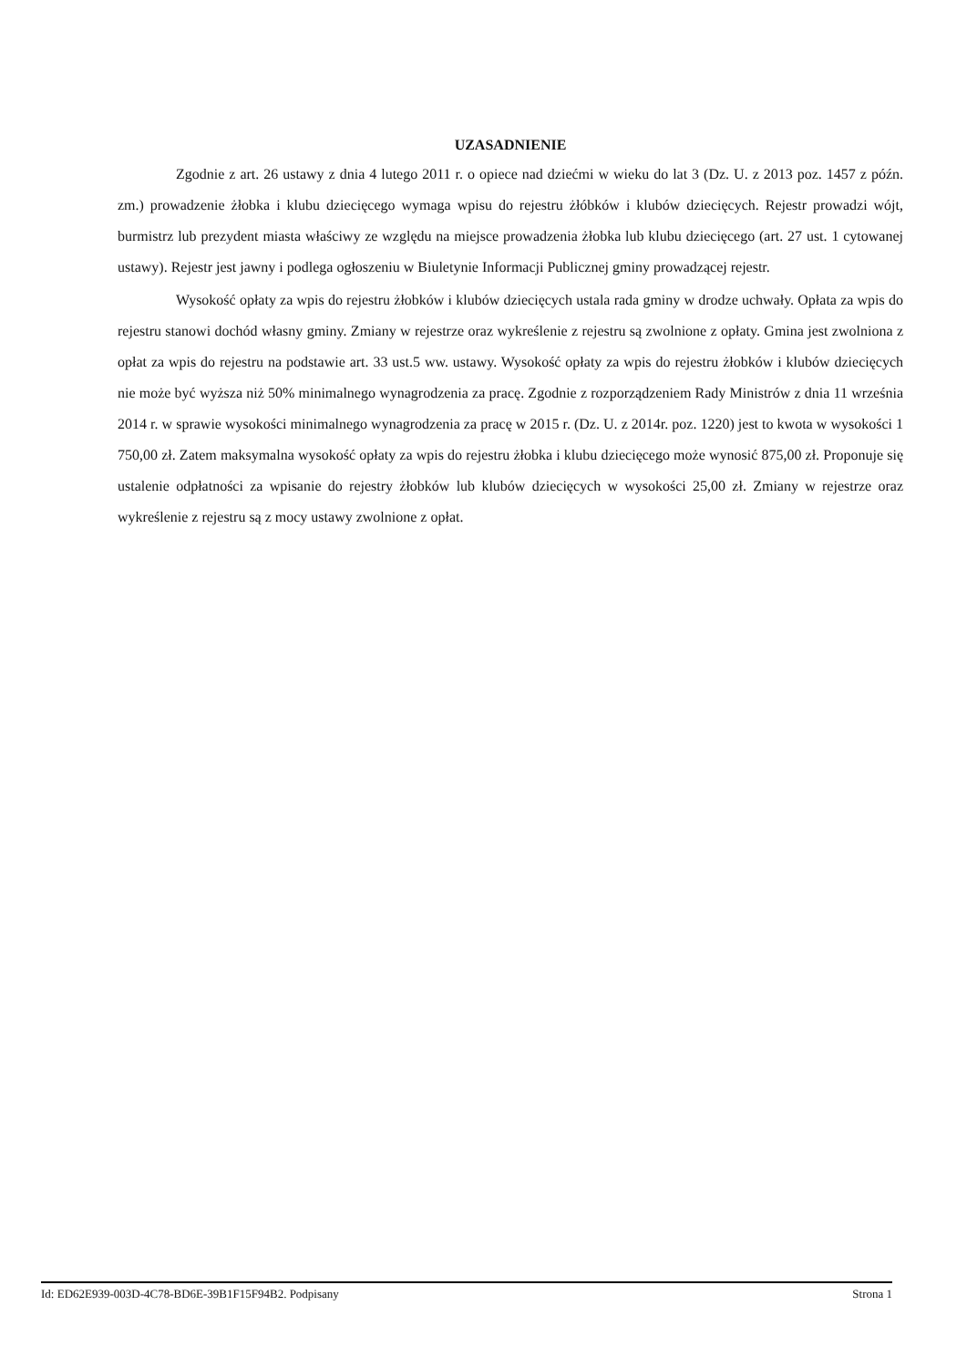UZASADNIENIE
Zgodnie z art. 26 ustawy z dnia 4 lutego 2011 r. o opiece nad dziećmi w wieku do lat 3 (Dz. U. z 2013 poz. 1457 z późn. zm.) prowadzenie żłobka i klubu dziecięcego wymaga wpisu do rejestru żłóbków i klubów dziecięcych. Rejestr prowadzi wójt, burmistrz lub prezydent miasta właściwy ze względu na miejsce prowadzenia żłobka lub klubu dziecięcego (art. 27 ust. 1 cytowanej ustawy). Rejestr jest jawny i podlega ogłoszeniu w Biuletynie Informacji Publicznej gminy prowadzącej rejestr.
Wysokość opłaty za wpis do rejestru żłobków i klubów dziecięcych ustala rada gminy w drodze uchwały. Opłata za wpis do rejestru stanowi dochód własny gminy. Zmiany w rejestrze oraz wykreślenie z rejestru są zwolnione z opłaty. Gmina jest zwolniona z opłat za wpis do rejestru na podstawie art. 33 ust.5 ww. ustawy. Wysokość opłaty za wpis do rejestru żłobków i klubów dziecięcych nie może być wyższa niż 50% minimalnego wynagrodzenia za pracę. Zgodnie z rozporządzeniem Rady Ministrów z dnia 11 września 2014 r. w sprawie wysokości minimalnego wynagrodzenia za pracę w 2015 r. (Dz. U. z 2014r. poz. 1220) jest to kwota w wysokości 1 750,00 zł. Zatem maksymalna wysokość opłaty za wpis do rejestru żłobka i klubu dziecięcego może wynosić 875,00 zł. Proponuje się ustalenie odpłatności za wpisanie do rejestry żłobków lub klubów dziecięcych w wysokości 25,00 zł. Zmiany w rejestrze oraz wykreślenie z rejestru są z mocy ustawy zwolnione z opłat.
Id: ED62E939-003D-4C78-BD6E-39B1F15F94B2. Podpisany Strona 1